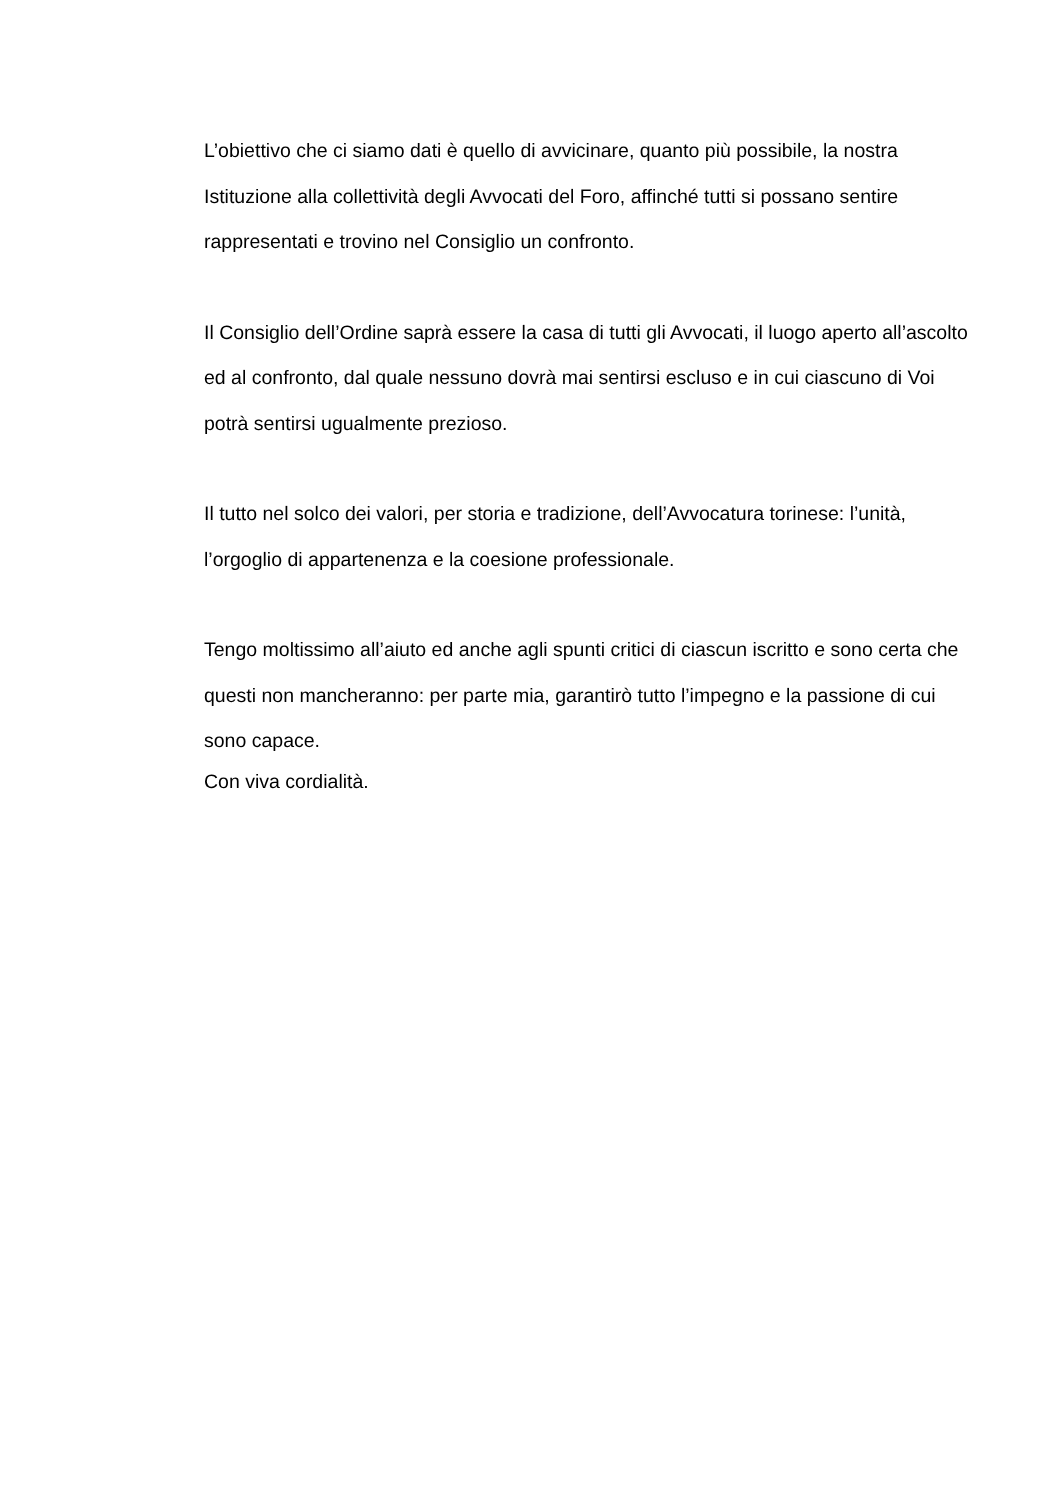L’obiettivo che ci siamo dati è quello di avvicinare, quanto più possibile, la nostra Istituzione alla collettività degli Avvocati del Foro, affinché tutti si possano sentire rappresentati e trovino nel Consiglio un confronto.
Il Consiglio dell’Ordine saprà essere la casa di tutti gli Avvocati, il luogo aperto all’ascolto ed al confronto, dal quale nessuno dovrà mai sentirsi escluso e in cui ciascuno di Voi potrà sentirsi ugualmente prezioso.
Il tutto nel solco dei valori, per storia e tradizione, dell’Avvocatura torinese: l’unità, l’orgoglio di appartenenza e la coesione professionale.
Tengo moltissimo all’aiuto ed anche agli spunti critici di ciascun iscritto e sono certa che questi non mancheranno: per parte mia, garantirò tutto l’impegno e la passione di cui sono capace.
Con viva cordialità.